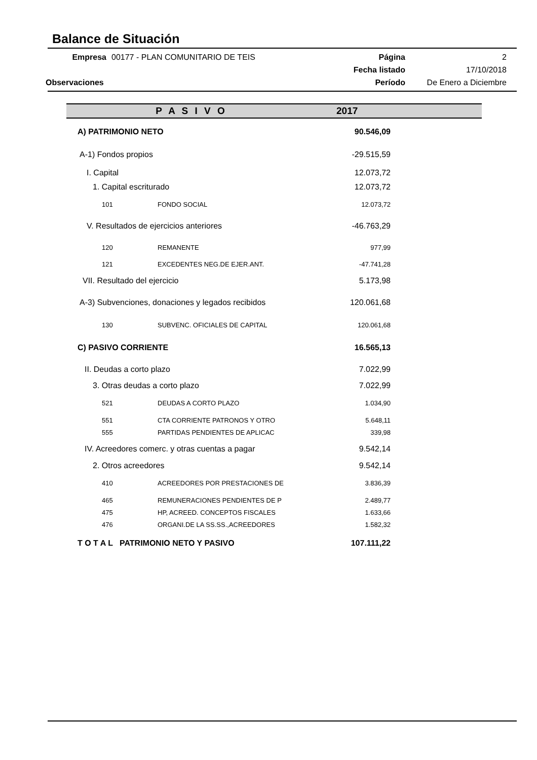Balance de Situación
| Empresa | 00177 - PLAN COMUNITARIO DE TEIS | Página | 2 |
| | | Fecha listado | 17/10/2018 |
| Observaciones | | Período | De Enero a Diciembre |
| P A S I V O | | 2017 |
| --- | --- | --- |
| A) PATRIMONIO NETO | | 90.546,09 |
| A-1) Fondos propios | | -29.515,59 |
| I. Capital | | 12.073,72 |
| 1. Capital escriturado | | 12.073,72 |
| 101 | FONDO SOCIAL | 12.073,72 |
| V. Resultados de ejercicios anteriores | | -46.763,29 |
| 120 | REMANENTE | 977,99 |
| 121 | EXCEDENTES NEG.DE EJER.ANT. | -47.741,28 |
| VII. Resultado del ejercicio | | 5.173,98 |
| A-3) Subvenciones, donaciones y legados recibidos | | 120.061,68 |
| 130 | SUBVENC. OFICIALES DE CAPITAL | 120.061,68 |
| C) PASIVO CORRIENTE | | 16.565,13 |
| II. Deudas a corto plazo | | 7.022,99 |
| 3. Otras deudas a corto plazo | | 7.022,99 |
| 521 | DEUDAS A CORTO PLAZO | 1.034,90 |
| 551 | CTA CORRIENTE PATRONOS Y OTRO | 5.648,11 |
| 555 | PARTIDAS PENDIENTES DE APLICAC | 339,98 |
| IV. Acreedores comerc. y otras cuentas a pagar | | 9.542,14 |
| 2. Otros acreedores | | 9.542,14 |
| 410 | ACREEDORES POR PRESTACIONES DE | 3.836,39 |
| 465 | REMUNERACIONES PENDIENTES DE P | 2.489,77 |
| 475 | HP, ACREED. CONCEPTOS FISCALES | 1.633,66 |
| 476 | ORGANI.DE LA SS.SS.,ACREEDORES | 1.582,32 |
| T O T A L PATRIMONIO NETO Y PASIVO | | 107.111,22 |